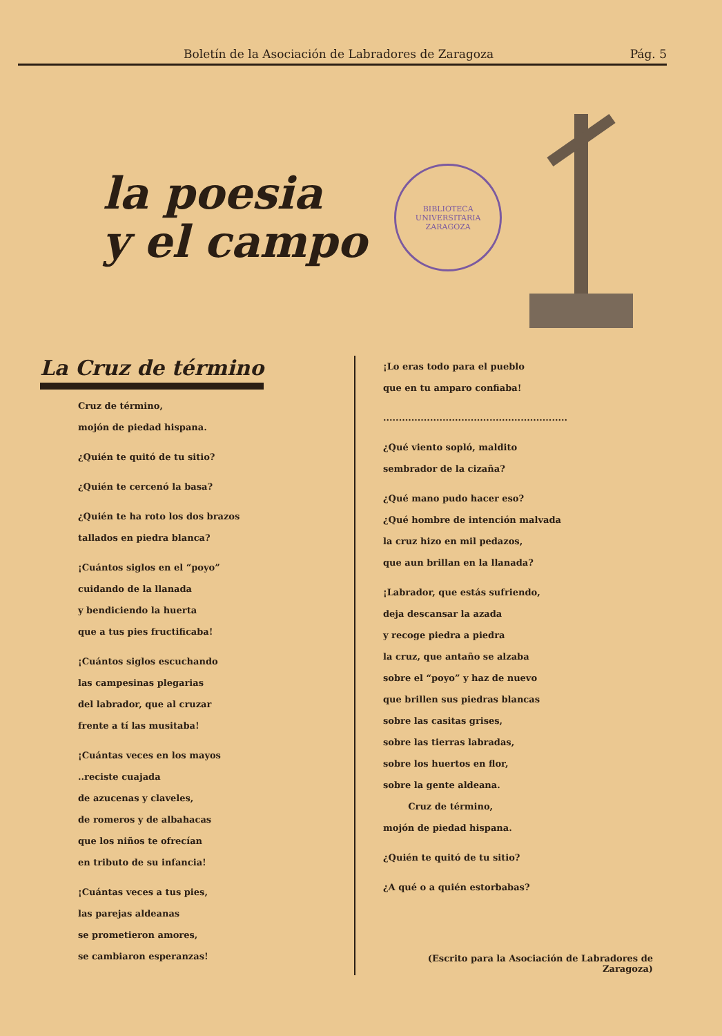Boletín de la Asociación de Labradores de Zaragoza Pág. 5
la poesia
y el campo
BIBLIOTECA UNIVERSITARIA
ZARAGOZA
La Cruz de término
Cruz de término,
mojón de piedad hispana.
¿Quién te quitó de tu sitio?
¿Quién te cercenó la basa?
¿Quién te ha roto los dos brazos
tallados en piedra blanca?
¡Cuántos siglos en el “poyo”
cuidando de la llanada
y bendiciendo la huerta
que a tus pies fructificaba!
¡Cuántos siglos escuchando
las campesinas plegarias
del labrador, que al cruzar
frente a tí las musitaba!
¡Cuántas veces en los mayos
..reciste cuajada
de azucenas y claveles,
de romeros y de albahacas
que los niños te ofrecían
en tributo de su infancia!
¡Cuántas veces a tus pies,
las parejas aldeanas
se prometieron amores,
se cambiaron esperanzas!
¡Lo eras todo para el pueblo
que en tu amparo confiaba!
...........................................................
¿Qué viento sopló, maldito
sembrador de la cizaña?
¿Qué mano pudo hacer eso?
¿Qué hombre de intención malvada
la cruz hizo en mil pedazos,
que aun brillan en la llanada?
¡Labrador, que estás sufriendo,
deja descansar la azada
y recoge piedra a piedra
la cruz, que antaño se alzaba
sobre el “poyo” y haz de nuevo
que brillen sus piedras blancas
sobre las casitas grises,
sobre las tierras labradas,
sobre los huertos en flor,
sobre la gente aldeana.
Cruz de término,
mojón de piedad hispana.
¿Quién te quitó de tu sitio?
¿A qué o a quién estorbabas?
(Escrito para la Asociación de Labradores de Zaragoza)